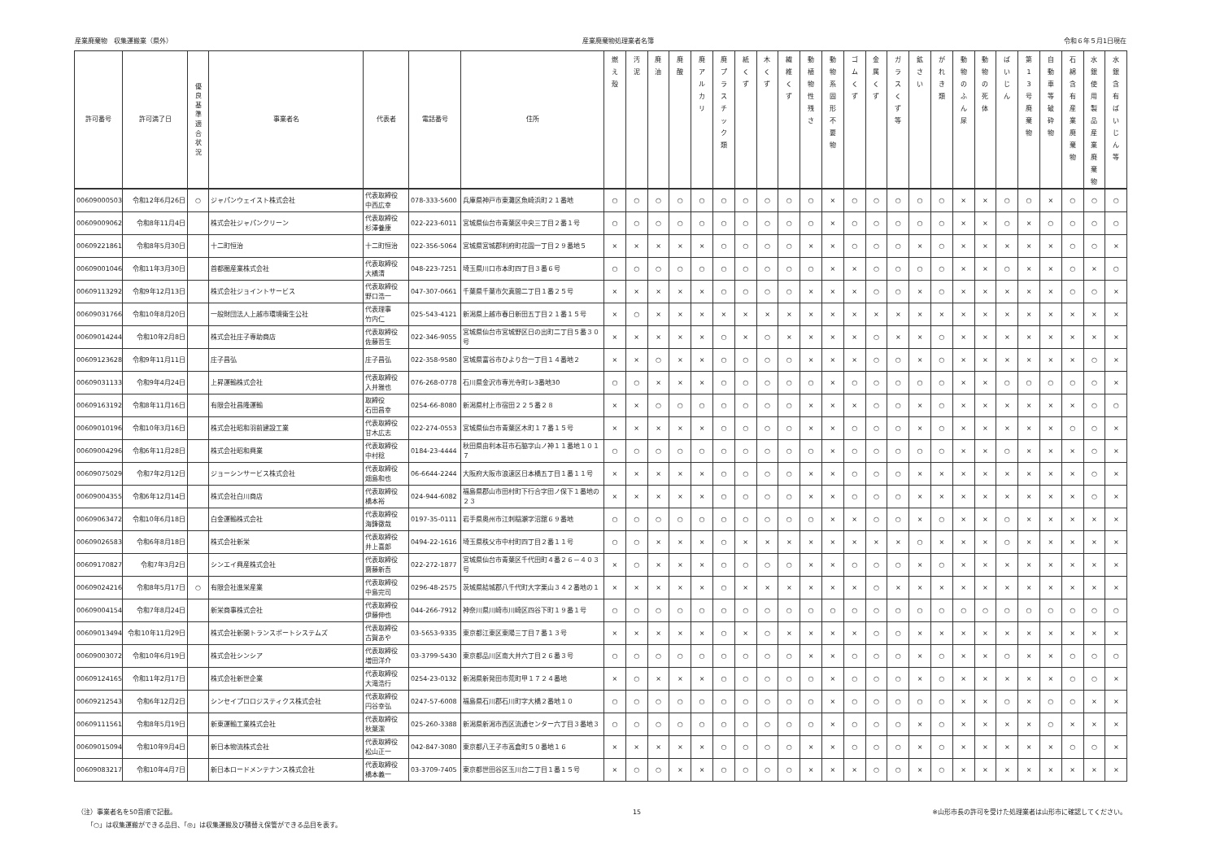産業廃棄物　収集運搬業（県外） 産業廃棄物処理業者名簿 令和６年５月1日現在
| 許可番号 | 許可満了日 | 優 良 基 準 適 合 状 況 | 事業者名 | 代表者 | 電話番号 | 住所 | 燃 え 殻 | 汚 泥 | 廃 油 | 廃 酸 | 廃 ア ル カ リ | 廃 プ ラ ス チ ッ ク 類 | 紙 く ず | 木 く ず | 繊 維 く ず | 動 植 物 性 残 さ | 動 物 系 固 形 不 要 物 | ゴ ム く ず | 金 属 く ず | ガ ラ ス く ず 等 | 鉱 さ い | が れ き 類 | 動 物 の ふ ん 尿 | 動 物 の 死 体 | ば い じ ん | 第 1 3 号 廃 棄 物 | 自 動 車 等 破 砕 物 | 石 綿 含 有 産 業 廃 棄 物 | 水 銀 使 用 製 品 産 業 廃 棄 物 | 水 銀 含 有 ば い じ ん 等 |
| --- | --- | --- | --- | --- | --- | --- | --- | --- | --- | --- | --- | --- | --- | --- | --- | --- | --- | --- | --- | --- | --- | --- | --- | --- | --- | --- | --- | --- | --- | --- |
| 00609000503 | 令和12年6月26日 | ○ | ジャパンウェイスト株式会社 | 代表取締役 中西広幸 | 078-333-5600 | 兵庫県神戸市東灘区魚崎浜町２１番地 | ○ | ○ | ○ | ○ | ○ | ○ | ○ | ○ | ○ | ○ | × | ○ | ○ | ○ | ○ | ○ | × | × | ○ | ○ | × | ○ | ○ | ○ |
| 00609009062 | 令和8年11月4日 | | 株式会社ジャパンクリーン | 代表取締役 杉澤養康 | 022-223-6011 | 宮城県仙台市青葉区中央三丁目２番１号 | ○ | ○ | ○ | ○ | ○ | ○ | ○ | ○ | ○ | ○ | × | ○ | ○ | ○ | ○ | ○ | × | × | ○ | × | ○ | ○ | ○ | ○ |
| 00609221861 | 令和8年5月30日 | | 十二町恒治 | 十二町恒治 | 022-356-5064 | 宮城県宮城郡利府町花園一丁目２９番地５ | × | × | × | × | × | ○ | ○ | ○ | ○ | × | × | ○ | ○ | ○ | × | ○ | × | × | × | × | × | ○ | ○ | × |
| 00609001046 | 令和11年3月30日 | | 首都圏産業株式会社 | 代表取締役 大橋清 | 048-223-7251 | 埼玉県川口市本町四丁目３番６号 | ○ | ○ | ○ | ○ | ○ | ○ | ○ | ○ | ○ | ○ | × | × | ○ | ○ | ○ | ○ | × | × | ○ | × | × | ○ | × | ○ |
| 00609113292 | 令和9年12月13日 | | 株式会社ジョイントサービス | 代表取締役 野口浩一 | 047-307-0661 | 千葉県千葉市欠真間二丁目１番２５号 | × | × | × | × | × | ○ | ○ | ○ | ○ | × | × | × | ○ | ○ | × | ○ | × | × | × | × | × | ○ | ○ | × |
| 00609031766 | 令和10年8月20日 | | 一般財団法人上越市環境衛生公社 | 代表理事 竹内仁 | 025-543-4121 | 新潟県上越市春日新田五丁目２１番１５号 | × | ○ | × | × | × | × | × | × | × | × | × | × | × | × | × | × | × | × | × | × | × | × | × | × |
| 00609014244 | 令和10年2月8日 | | 株式会社庄子専助商店 | 代表取締役 佐藤哲生 | 022-346-9055 | 宮城県仙台市宮城野区日の出町二丁目５番３０号 | × | × | × | × | × | ○ | × | ○ | × | × | × | × | ○ | × | × | ○ | × | × | × | × | × | × | × | × |
| 00609123628 | 令和9年11月11日 | | 庄子昌弘 | 庄子昌弘 | 022-358-9580 | 宮城県富谷市ひより台一丁目１４番地２ | × | × | ○ | × | × | ○ | ○ | ○ | ○ | × | × | × | ○ | ○ | × | ○ | × | × | × | × | × | × | ○ | × |
| 00609031133 | 令和9年4月24日 | | 上昇運輸株式会社 | 代表取締役 入井雅也 | 076-268-0778 | 石川県金沢市専光寺町レ3番地30 | ○ | ○ | × | × | × | ○ | ○ | ○ | ○ | ○ | × | ○ | ○ | ○ | ○ | ○ | × | × | ○ | ○ | ○ | ○ | ○ | × |
| 00609163192 | 令和8年11月16日 | | 有限会社昌隆運輸 | 取締役 石田昌幸 | 0254-66-8080 | 新潟県村上市宿田２２５番２８ | × | × | ○ | ○ | ○ | ○ | ○ | ○ | ○ | × | × | × | ○ | ○ | × | ○ | × | × | × | × | × | × | ○ | ○ |
| 00609010196 | 令和10年3月16日 | | 株式会社昭和羽前建設工業 | 代表取締役 甘木広志 | 022-274-0553 | 宮城県仙台市青葉区木町１７番１５号 | × | × | × | × | × | ○ | ○ | ○ | ○ | × | × | ○ | ○ | ○ | × | ○ | × | × | × | × | × | ○ | ○ | × |
| 00609004296 | 令和6年11月28日 | | 株式会社昭和興業 | 代表取締役 中村稔 | 0184-23-4444 | 秋田県由利本荘市石脇字山ノ神１１番地１０１７ | ○ | ○ | ○ | ○ | ○ | ○ | ○ | ○ | ○ | ○ | × | ○ | ○ | ○ | ○ | ○ | × | × | ○ | × | × | × | ○ | × |
| 00609075029 | 令和7年2月12日 | | ジョーシンサービス株式会社 | 代表取締役 畑島和也 | 06-6644-2244 | 大阪府大阪市浪速区日本橋五丁目１番１１号 | × | × | × | × | × | ○ | ○ | ○ | ○ | × | × | ○ | ○ | ○ | × | × | × | × | × | × | × | × | ○ | × |
| 00609004355 | 令和6年12月14日 | | 株式会社白川商店 | 代表取締役 橋本裕 | 024-944-6082 | 福島県郡山市田村町下行合字田ノ保下１番地の２３ | × | × | × | × | × | ○ | ○ | ○ | ○ | × | × | ○ | ○ | ○ | × | × | × | × | × | × | × | × | ○ | × |
| 00609063472 | 令和10年6月18日 | | 白金運輸株式会社 | 代表取締役 海鋒徹哉 | 0197-35-0111 | 岩手県奥州市江刺稲瀬字沼舘６９番地 | ○ | ○ | ○ | ○ | ○ | ○ | ○ | ○ | ○ | ○ | × | × | ○ | ○ | × | ○ | × | × | ○ | × | × | × | × | × |
| 00609026583 | 令和6年8月18日 | | 株式会社新栄 | 代表取締役 井上喜郎 | 0494-22-1616 | 埼玉県秩父市中村町四丁目２番１１号 | ○ | ○ | × | × | × | ○ | × | × | × | × | × | × | × | × | ○ | × | × | × | ○ | × | × | × | × | × |
| 00609170827 | 令和7年3月2日 | | シンエイ興産株式会社 | 代表取締役 齋藤新吾 | 022-272-1877 | 宮城県仙台市青葉区千代田町４番２６－４０３号 | × | ○ | × | × | × | ○ | ○ | ○ | ○ | × | × | ○ | ○ | ○ | × | ○ | × | × | × | × | × | × | × | × |
| 00609024216 | 令和8年5月17日 | ○ | 有限会社進栄産業 | 代表取締役 中島完司 | 0296-48-2575 | 茨城県結城郡八千代町大字栗山３４２番地の１ | × | × | × | × | × | ○ | × | × | × | × | × | × | ○ | × | × | × | × | × | × | × | × | × | × | × |
| 00609004154 | 令和7年8月24日 | | 新栄商事株式会社 | 代表取締役 伊藤伸也 | 044-266-7912 | 神奈川県川崎市川崎区四谷下町１９番１号 | ○ | ○ | ○ | ○ | ○ | ○ | ○ | ○ | ○ | ○ | ○ | ○ | ○ | ○ | ○ | ○ | ○ | ○ | ○ | ○ | ○ | ○ | ○ | ○ |
| 00609013494 | 令和10年11月29日 | | 株式会社新開トランスポートシステムズ | 代表取締役 古賀あや | 03-5653-9335 | 東京都江東区東陽三丁目７番１３号 | × | × | × | × | × | ○ | × | ○ | × | × | × | × | ○ | ○ | × | × | × | × | × | × | × | × | × | × |
| 00609003072 | 令和10年6月19日 | | 株式会社シンシア | 代表取締役 増田洋介 | 03-3799-5430 | 東京都品川区南大井六丁目２６番３号 | ○ | ○ | ○ | ○ | ○ | ○ | ○ | ○ | ○ | × | × | ○ | ○ | ○ | × | ○ | × | × | ○ | × | × | ○ | ○ | ○ |
| 00609124165 | 令和11年2月17日 | | 株式会社新世企業 | 代表取締役 大滝浩行 | 0254-23-0132 | 新潟県新発田市荒町甲１７２４番地 | × | ○ | × | × | × | ○ | ○ | ○ | ○ | ○ | × | ○ | ○ | ○ | × | ○ | × | × | × | × | × | ○ | ○ | × |
| 00609212543 | 令和6年12月2日 | | シンセイプロロジスティクス株式会社 | 代表取締役 円谷幸弘 | 0247-57-6008 | 福島県石川郡石川町字大橋２番地１０ | ○ | ○ | ○ | ○ | ○ | ○ | ○ | ○ | ○ | ○ | × | ○ | ○ | ○ | ○ | ○ | × | × | ○ | × | ○ | ○ | × | × |
| 00609111561 | 令和8年5月19日 | | 新東運輸工業株式会社 | 代表取締役 秋葉潔 | 025-260-3388 | 新潟県新潟市西区流通センター六丁目３番地３ | ○ | ○ | ○ | ○ | ○ | ○ | ○ | ○ | ○ | ○ | × | ○ | ○ | ○ | × | ○ | × | × | × | × | ○ | × | × | × |
| 00609015094 | 令和10年9月4日 | | 新日本物流株式会社 | 代表取締役 松山正一 | 042-847-3080 | 東京都八王子市高倉町５０番地１６ | × | × | × | × | × | ○ | ○ | ○ | ○ | × | × | ○ | ○ | ○ | × | ○ | × | × | × | × | × | ○ | ○ | × |
| 00609083217 | 令和10年4月7日 | | 新日本ロードメンテナンス株式会社 | 代表取締役 橋本義一 | 03-3709-7405 | 東京都世田谷区玉川台二丁目１番１５号 | × | ○ | ○ | × | × | ○ | ○ | ○ | ○ | × | × | × | ○ | ○ | × | ○ | × | × | × | × | × | × | × | × |
（注）事業者名を50音順で記載。
　　「○」は収集運搬ができる品目、「◎」は収集運搬及び積替え保管ができる品目を表す。
15 ※山形市長の許可を受けた処理業者は山形市に確認してください。